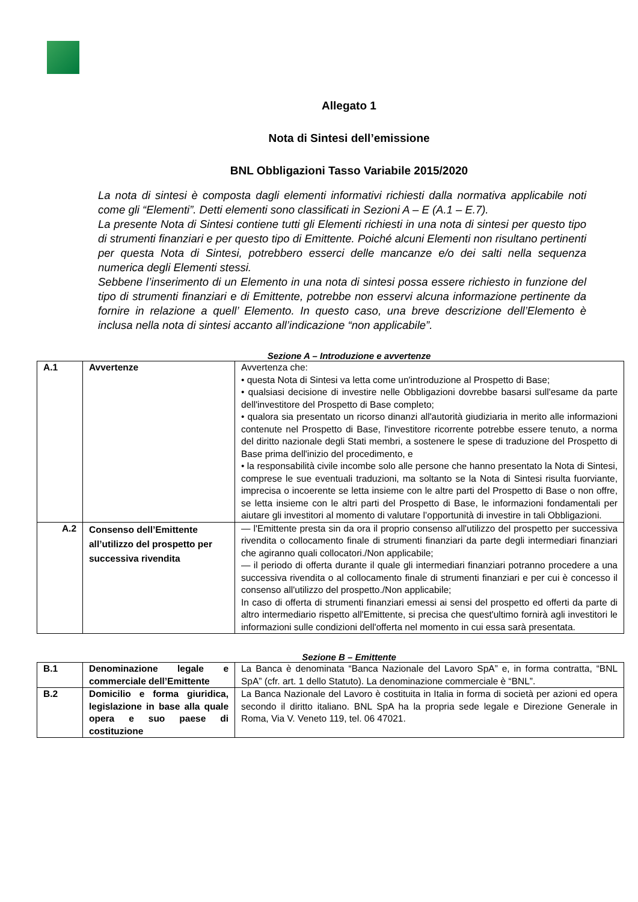Allegato 1
Nota di Sintesi dell’emissione
BNL Obbligazioni Tasso Variabile 2015/2020
La nota di sintesi è composta dagli elementi informativi richiesti dalla normativa applicabile noti come gli “Elementi”. Detti elementi sono classificati in Sezioni A – E (A.1 – E.7).
La presente Nota di Sintesi contiene tutti gli Elementi richiesti in una nota di sintesi per questo tipo di strumenti finanziari e per questo tipo di Emittente. Poiché alcuni Elementi non risultano pertinenti per questa Nota di Sintesi, potrebbero esserci delle mancanze e/o dei salti nella sequenza numerica degli Elementi stessi.
Sebbene l’inserimento di un Elemento in una nota di sintesi possa essere richiesto in funzione del tipo di strumenti finanziari e di Emittente, potrebbe non esservi alcuna informazione pertinente da fornire in relazione a quell’ Elemento. In questo caso, una breve descrizione dell’Elemento è inclusa nella nota di sintesi accanto all’indicazione “non applicabile”.
Sezione A – Introduzione e avvertenze
| A.1 | Avvertenze | Avvertenza che: • questa Nota di Sintesi va letta come un'introduzione al Prospetto di Base; • qualsiasi decisione di investire nelle Obbligazioni dovrebbe basarsi sull'esame da parte dell'investitore del Prospetto di Base completo; • qualora sia presentato un ricorso dinanzi all'autorità giudiziaria in merito alle informazioni contenute nel Prospetto di Base, l'investitore ricorrente potrebbe essere tenuto, a norma del diritto nazionale degli Stati membri, a sostenere le spese di traduzione del Prospetto di Base prima dell'inizio del procedimento, e • la responsabilità civile incombe solo alle persone che hanno presentato la Nota di Sintesi, comprese le sue eventuali traduzioni, ma soltanto se la Nota di Sintesi risulta fuorviante, imprecisa o incoerente se letta insieme con le altre parti del Prospetto di Base o non offre, se letta insieme con le altri parti del Prospetto di Base, le informazioni fondamentali per aiutare gli investitori al momento di valutare l’opportunità di investire in tali Obbligazioni. |
| A.2 | Consenso dell’Emittente all’utilizzo del prospetto per successiva rivendita | — l'Emittente presta sin da ora il proprio consenso all'utilizzo del prospetto per successiva rivendita o collocamento finale di strumenti finanziari da parte degli intermediari finanziari che agiranno quali collocatori./Non applicabile; — il periodo di offerta durante il quale gli intermediari finanziari potranno procedere a una successiva rivendita o al collocamento finale di strumenti finanziari e per cui è concesso il consenso all'utilizzo del prospetto./Non applicabile; In caso di offerta di strumenti finanziari emessi ai sensi del prospetto ed offerti da parte di altro intermediario rispetto all'Emittente, si precisa che quest'ultimo fornirà agli investitori le informazioni sulle condizioni dell'offerta nel momento in cui essa sarà presentata. |
Sezione B – Emittente
| B.1 | Denominazione legale e commerciale dell’Emittente | La Banca è denominata “Banca Nazionale del Lavoro SpA” e, in forma contratta, “BNL SpA” (cfr. art. 1 dello Statuto). La denominazione commerciale è “BNL”. |
| B.2 | Domicilio e forma giuridica, legislazione in base alla quale opera e suo paese di costituzione | La Banca Nazionale del Lavoro è costituita in Italia in forma di società per azioni ed opera secondo il diritto italiano. BNL SpA ha la propria sede legale e Direzione Generale in Roma, Via V. Veneto 119, tel. 06 47021. |